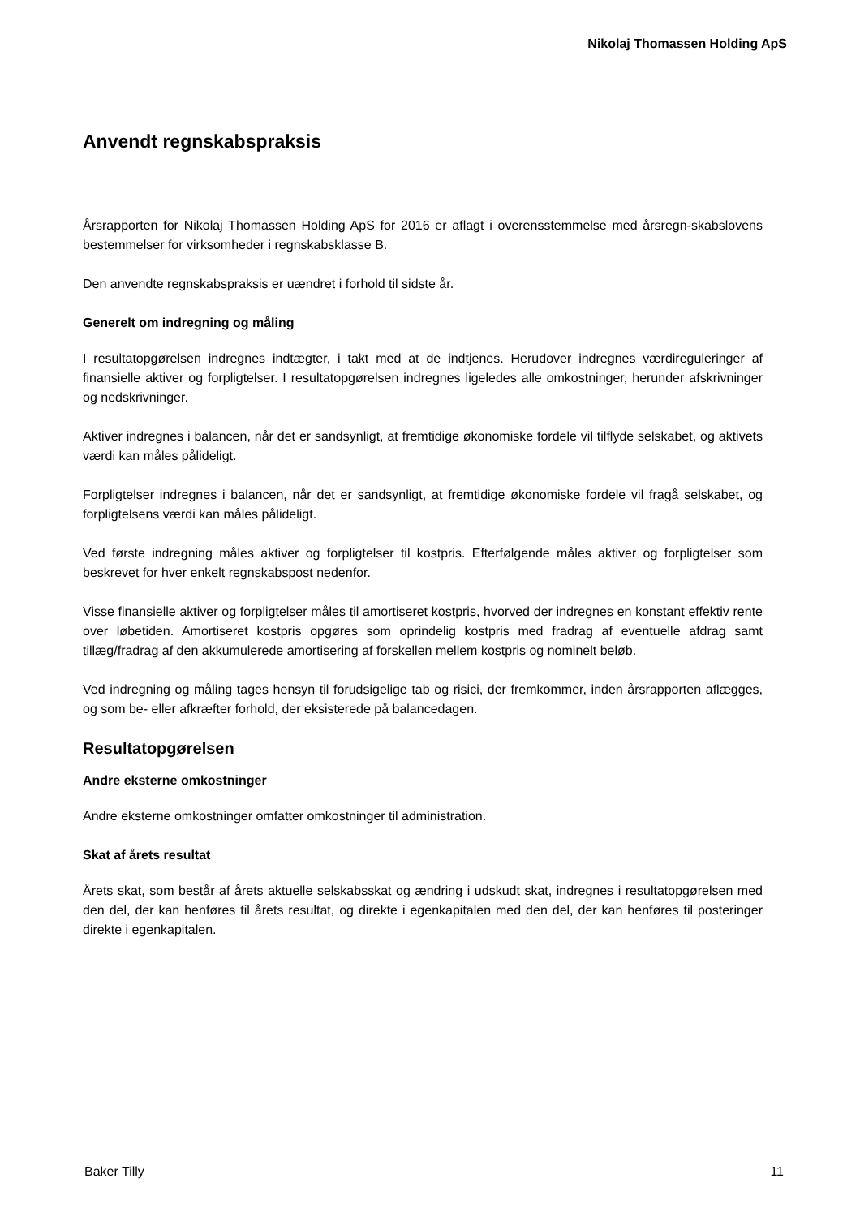Nikolaj Thomassen Holding ApS
Anvendt regnskabspraksis
Årsrapporten for Nikolaj Thomassen Holding ApS for 2016 er aflagt i overensstemmelse med årsregn-skabslovens bestemmelser for virksomheder i regnskabsklasse B.
Den anvendte regnskabspraksis er uændret i forhold til sidste år.
Generelt om indregning og måling
I resultatopgørelsen indregnes indtægter, i takt med at de indtjenes. Herudover indregnes værdireguleringer af finansielle aktiver og forpligtelser. I resultatopgørelsen indregnes ligeledes alle omkostninger, herunder afskrivninger og nedskrivninger.
Aktiver indregnes i balancen, når det er sandsynligt, at fremtidige økonomiske fordele vil tilflyde selskabet, og aktivets værdi kan måles pålideligt.
Forpligtelser indregnes i balancen, når det er sandsynligt, at fremtidige økonomiske fordele vil fragå selskabet, og forpligtelsens værdi kan måles pålideligt.
Ved første indregning måles aktiver og forpligtelser til kostpris. Efterfølgende måles aktiver og forpligtelser som beskrevet for hver enkelt regnskabspost nedenfor.
Visse finansielle aktiver og forpligtelser måles til amortiseret kostpris, hvorved der indregnes en konstant effektiv rente over løbetiden. Amortiseret kostpris opgøres som oprindelig kostpris med fradrag af eventuelle afdrag samt tillæg/fradrag af den akkumulerede amortisering af forskellen mellem kostpris og nominelt beløb.
Ved indregning og måling tages hensyn til forudsigelige tab og risici, der fremkommer, inden årsrapporten aflægges, og som be- eller afkræfter forhold, der eksisterede på balancedagen.
Resultatopgørelsen
Andre eksterne omkostninger
Andre eksterne omkostninger omfatter omkostninger til administration.
Skat af årets resultat
Årets skat, som består af årets aktuelle selskabsskat og ændring i udskudt skat, indregnes i resultatopgørelsen med den del, der kan henføres til årets resultat, og direkte i egenkapitalen med den del, der kan henføres til posteringer direkte i egenkapitalen.
Baker Tilly 11